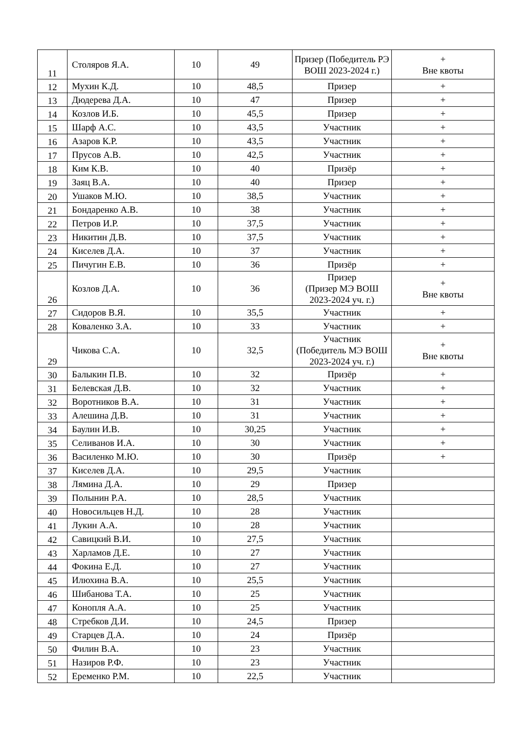| 11 | Столяров Я.А. | 10 | 49 | Призер (Победитель РЭ ВОШ 2023-2024 г.) | + Вне квоты |
| 12 | Мухин К.Д. | 10 | 48,5 | Призер | + |
| 13 | Дюдерева Д.А. | 10 | 47 | Призер | + |
| 14 | Козлов И.Б. | 10 | 45,5 | Призер | + |
| 15 | Шарф А.С. | 10 | 43,5 | Участник | + |
| 16 | Азаров К.Р. | 10 | 43,5 | Участник | + |
| 17 | Прусов А.В. | 10 | 42,5 | Участник | + |
| 18 | Ким К.В. | 10 | 40 | Призёр | + |
| 19 | Заяц В.А. | 10 | 40 | Призер | + |
| 20 | Ушаков М.Ю. | 10 | 38,5 | Участник | + |
| 21 | Бондаренко А.В. | 10 | 38 | Участник | + |
| 22 | Петров И.Р. | 10 | 37,5 | Участник | + |
| 23 | Никитин Д.В. | 10 | 37,5 | Участник | + |
| 24 | Киселев Д.А. | 10 | 37 | Участник | + |
| 25 | Пичугин Е.В. | 10 | 36 | Призёр | + |
| 26 | Козлов Д.А. | 10 | 36 | Призер (Призер МЭ ВОШ 2023-2024 уч. г.) | + Вне квоты |
| 27 | Сидоров В.Я. | 10 | 35,5 | Участник | + |
| 28 | Коваленко З.А. | 10 | 33 | Участник | + |
| 29 | Чикова С.А. | 10 | 32,5 | Участник (Победитель МЭ ВОШ 2023-2024 уч. г.) | + Вне квоты |
| 30 | Балыкин П.В. | 10 | 32 | Призёр | + |
| 31 | Белевская Д.В. | 10 | 32 | Участник | + |
| 32 | Воротников В.А. | 10 | 31 | Участник | + |
| 33 | Алешина Д.В. | 10 | 31 | Участник | + |
| 34 | Баулин И.В. | 10 | 30,25 | Участник | + |
| 35 | Селиванов И.А. | 10 | 30 | Участник | + |
| 36 | Василенко М.Ю. | 10 | 30 | Призёр | + |
| 37 | Киселев Д.А. | 10 | 29,5 | Участник | |
| 38 | Лямина Д.А. | 10 | 29 | Призер | |
| 39 | Полынин Р.А. | 10 | 28,5 | Участник | |
| 40 | Новосильцев Н.Д. | 10 | 28 | Участник | |
| 41 | Лукин А.А. | 10 | 28 | Участник | |
| 42 | Савицкий В.И. | 10 | 27,5 | Участник | |
| 43 | Харламов Д.Е. | 10 | 27 | Участник | |
| 44 | Фокина Е.Д. | 10 | 27 | Участник | |
| 45 | Илюхина В.А. | 10 | 25,5 | Участник | |
| 46 | Шибанова Т.А. | 10 | 25 | Участник | |
| 47 | Конопля А.А. | 10 | 25 | Участник | |
| 48 | Стребков Д.И. | 10 | 24,5 | Призер | |
| 49 | Старцев Д.А. | 10 | 24 | Призёр | |
| 50 | Филин В.А. | 10 | 23 | Участник | |
| 51 | Назиров Р.Ф. | 10 | 23 | Участник | |
| 52 | Еременко Р.М. | 10 | 22,5 | Участник | |